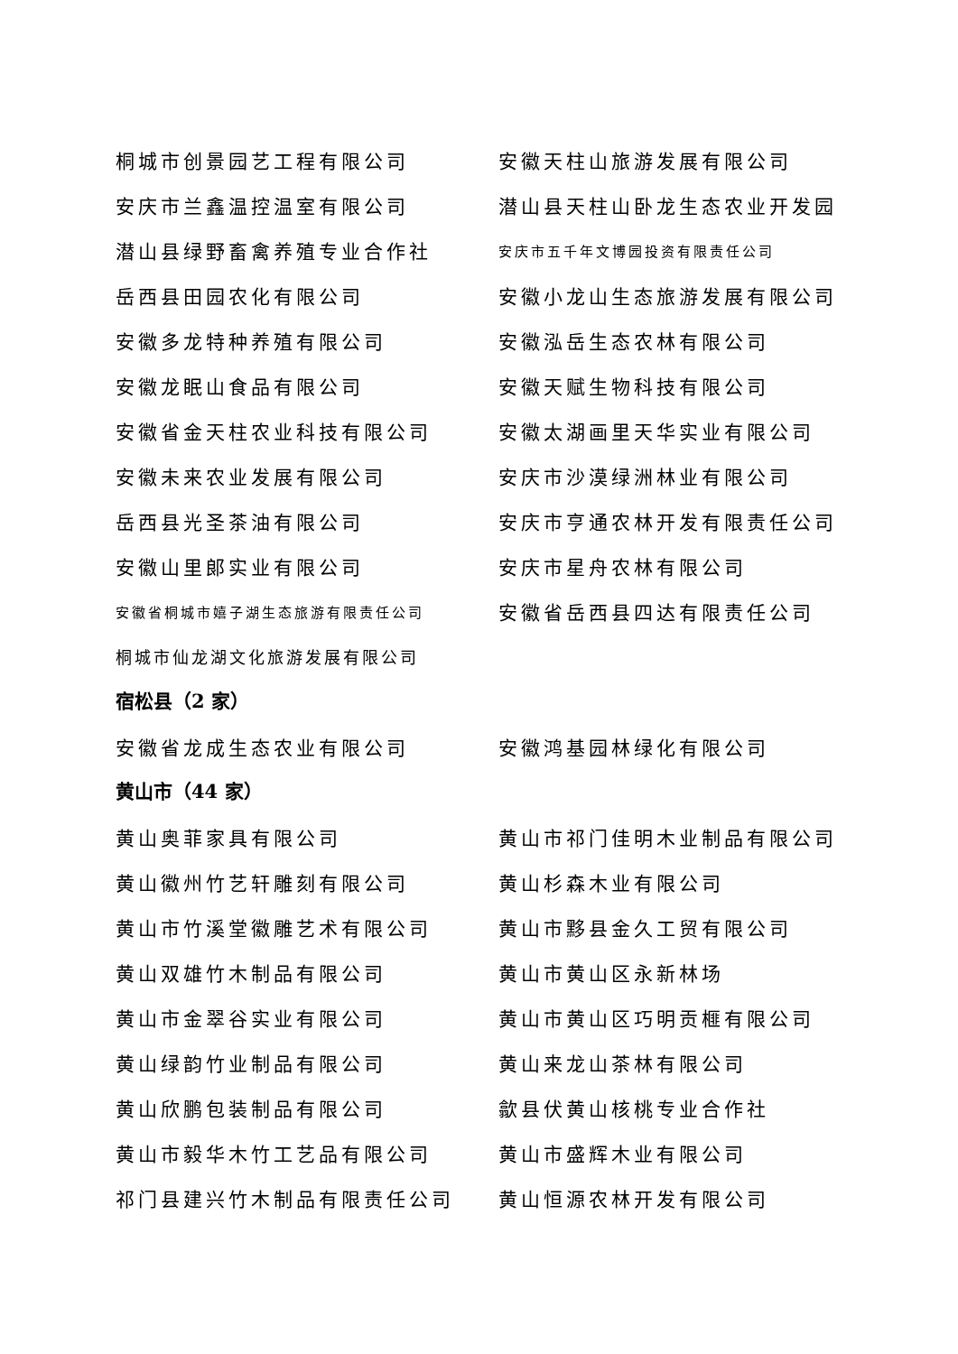桐城市创景园艺工程有限公司 安徽天柱山旅游发展有限公司
安庆市兰鑫温控温室有限公司 潜山县天柱山卧龙生态农业开发园
潜山县绿野畜禽养殖专业合作社
安庆市五千年文博园投资有限责任公司
岳西县田园农化有限公司 安徽小龙山生态旅游发展有限公司
安徽多龙特种养殖有限公司 安徽泓岳生态农林有限公司
安徽龙眠山食品有限公司 安徽天赋生物科技有限公司
安徽省金天柱农业科技有限公司 安徽太湖画里天华实业有限公司
安徽未来农业发展有限公司 安庆市沙漠绿洲林业有限公司
岳西县光圣茶油有限公司 安庆市亨通农林开发有限责任公司
安徽山里郎实业有限公司 安庆市星舟农林有限公司
安徽省桐城市嬉子湖生态旅游有限责任公司
安徽省岳西县四达有限责任公司
桐城市仙龙湖文化旅游发展有限公司
宿松县（2 家）
安徽省龙成生态农业有限公司 安徽鸿基园林绿化有限公司
黄山市（44 家）
黄山奥菲家具有限公司 黄山市祁门佳明木业制品有限公司
黄山徽州竹艺轩雕刻有限公司 黄山杉森木业有限公司
黄山市竹溪堂徽雕艺术有限公司 黄山市黟县金久工贸有限公司
黄山双雄竹木制品有限公司 黄山市黄山区永新林场
黄山市金翠谷实业有限公司 黄山市黄山区巧明贡榧有限公司
黄山绿韵竹业制品有限公司 黄山来龙山茶林有限公司
黄山欣鹏包装制品有限公司 歙县伏黄山核桃专业合作社
黄山市毅华木竹工艺品有限公司 黄山市盛辉木业有限公司
祁门县建兴竹木制品有限责任公司 黄山恒源农林开发有限公司